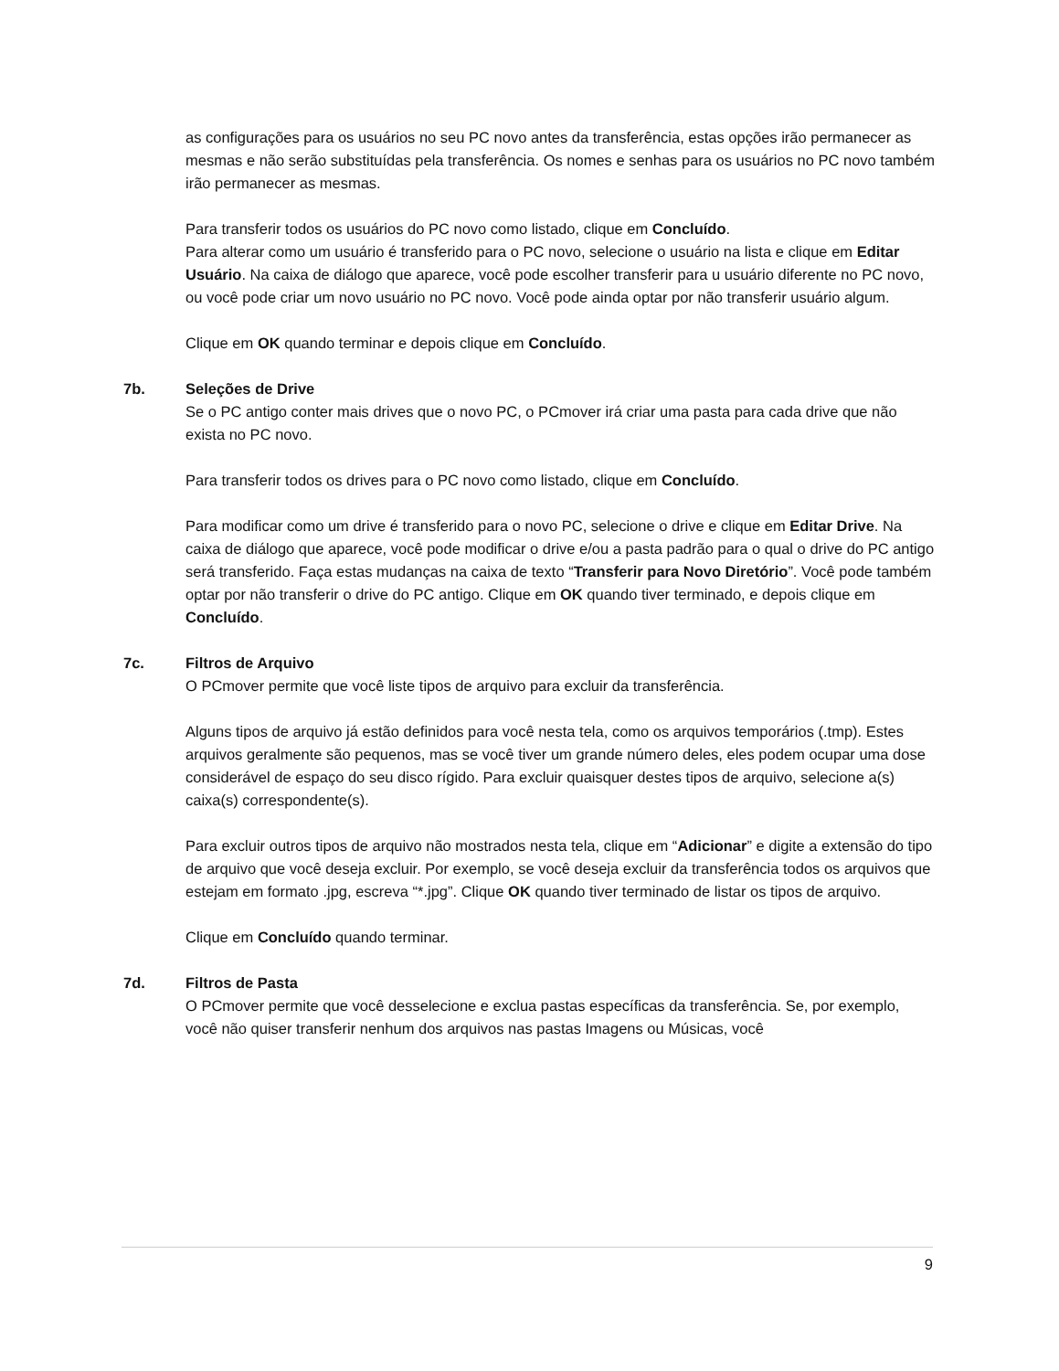as configurações para os usuários no seu PC novo antes da transferência, estas opções irão permanecer as mesmas e não serão substituídas pela transferência. Os nomes e senhas para os usuários no PC novo também irão permanecer as mesmas.
Para transferir todos os usuários do PC novo como listado, clique em Concluído.
Para alterar como um usuário é transferido para o PC novo, selecione o usuário na lista e clique em Editar Usuário. Na caixa de diálogo que aparece, você pode escolher transferir para u usuário diferente no PC novo, ou você pode criar um novo usuário no PC novo. Você pode ainda optar por não transferir usuário algum.
Clique em OK quando terminar e depois clique em Concluído.
7b. Seleções de Drive
Se o PC antigo conter mais drives que o novo PC, o PCmover irá criar uma pasta para cada drive que não exista no PC novo.
Para transferir todos os drives para o PC novo como listado, clique em Concluído.
Para modificar como um drive é transferido para o novo PC, selecione o drive e clique em Editar Drive. Na caixa de diálogo que aparece, você pode modificar o drive e/ou a pasta padrão para o qual o drive do PC antigo será transferido. Faça estas mudanças na caixa de texto “Transferir para Novo Diretório”. Você pode também optar por não transferir o drive do PC antigo. Clique em OK quando tiver terminado, e depois clique em Concluído.
7c. Filtros de Arquivo
O PCmover permite que você liste tipos de arquivo para excluir da transferência.
Alguns tipos de arquivo já estão definidos para você nesta tela, como os arquivos temporários (.tmp). Estes arquivos geralmente são pequenos, mas se você tiver um grande número deles, eles podem ocupar uma dose considerável de espaço do seu disco rígido. Para excluir quaisquer destes tipos de arquivo, selecione a(s) caixa(s) correspondente(s).
Para excluir outros tipos de arquivo não mostrados nesta tela, clique em “Adicionar” e digite a extensão do tipo de arquivo que você deseja excluir. Por exemplo, se você deseja excluir da transferência todos os arquivos que estejam em formato .jpg, escreva “*.jpg”. Clique OK quando tiver terminado de listar os tipos de arquivo.
Clique em Concluído quando terminar.
7d. Filtros de Pasta
O PCmover permite que você desselecione e exclua pastas específicas da transferência. Se, por exemplo, você não quiser transferir nenhum dos arquivos nas pastas Imagens ou Músicas, você
9